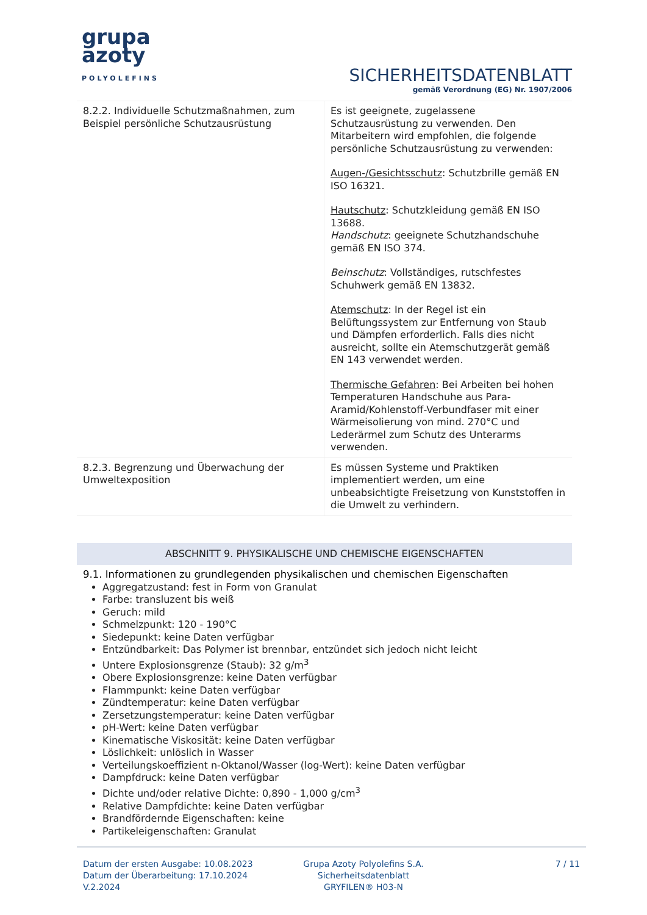grupa
azoty
POLYOLEFINS
SICHERHEITSDATENBLATT
gemäß Verordnung (EG) Nr. 1907/2006
| 8.2.2. Individuelle Schutzmaßnahmen, zum Beispiel persönliche Schutzausrüstung | Es ist geeignete, zugelassene Schutzausrüstung zu verwenden. Den Mitarbeitern wird empfohlen, die folgende persönliche Schutzausrüstung zu verwenden: Augen-/Gesichtsschutz : Schutzbrille gemäß EN ISO 16321. Hautschutz : Schutzkleidung gemäß EN ISO 13688. Handschutz : geeignete Schutzhandschuhe gemäß EN ISO 374. Beinschutz : Vollständiges, rutschfestes Schuhwerk gemäß EN 13832. Atemschutz : In der Regel ist ein Belüftungssystem zur Entfernung von Staub und Dämpfen erforderlich. Falls dies nicht ausreicht, sollte ein Atemschutzgerät gemäß EN 143 verwendet werden. Thermische Gefahren : Bei Arbeiten bei hohen Temperaturen Handschuhe aus Para-Aramid/Kohlenstoff-Verbundfaser mit einer Wärmeisolierung von mind. 270°C und Lederärmel zum Schutz des Unterarms verwenden. |
| 8.2.3. Begrenzung und Überwachung der Umweltexposition | Es müssen Systeme und Praktiken implementiert werden, um eine unbeabsichtigte Freisetzung von Kunststoffen in die Umwelt zu verhindern. |
ABSCHNITT 9. PHYSIKALISCHE UND CHEMISCHE EIGENSCHAFTEN
9.1. Informationen zu grundlegenden physikalischen und chemischen Eigenschaften
Aggregatzustand: fest in Form von Granulat
Farbe: transluzent bis weiß
Geruch: mild
Schmelzpunkt: 120 - 190°C
Siedepunkt: keine Daten verfügbar
Entzündbarkeit: Das Polymer ist brennbar, entzündet sich jedoch nicht leicht
Untere Explosionsgrenze (Staub): 32 g/m<sup>3</sup>
Obere Explosionsgrenze: keine Daten verfügbar
Flammpunkt: keine Daten verfügbar
Zündtemperatur: keine Daten verfügbar
Zersetzungstemperatur: keine Daten verfügbar
pH-Wert: keine Daten verfügbar
Kinematische Viskosität: keine Daten verfügbar
Löslichkeit: unlöslich in Wasser
Verteilungskoeffizient n-Oktanol/Wasser (log-Wert): keine Daten verfügbar
Dampfdruck: keine Daten verfügbar
Dichte und/oder relative Dichte: 0,890 - 1,000 g/cm<sup>3</sup>
Relative Dampfdichte: keine Daten verfügbar
Brandfördernde Eigenschaften: keine
Partikeleigenschaften: Granulat
Datum der ersten Ausgabe: 10.08.2023
Datum der Überarbeitung: 17.10.2024
V.2.2024
Grupa Azoty Polyolefins S.A.
Sicherheitsdatenblatt
GRYFILEN® H03-N
7 / 11